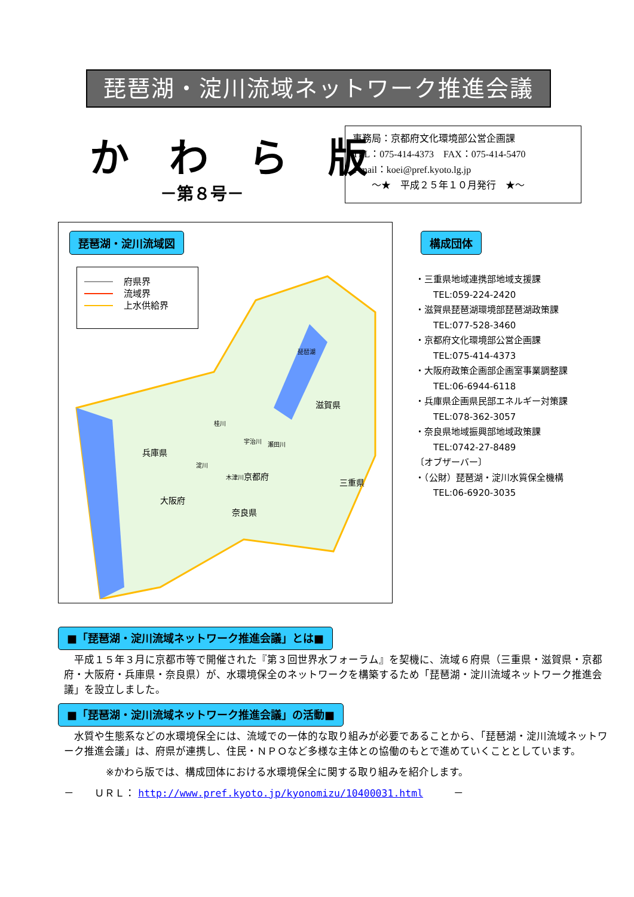琵琶湖・淀川流域ネットワーク推進会議
か わ ら 版
－第８号－
事務局：京都府文化環境部公営企画課
TEL：075-414-4373　FAX：075-414-5470
e-mail：koei@pref.kyoto.lg.jp
　　〜★　平成２５年１０月発行　★〜
琵琶湖・淀川流域図
府県界
流域界
上水供給界
兵庫県
滋賀県
京都府
大阪府
奈良県
三重県
琵琶湖
桂川
宇治川
瀬田川
淀川
木津川
構成団体
・三重県地域連携部地域支援課
　　TEL:059-224-2420
・滋賀県琵琶湖環境部琵琶湖政策課
　　TEL:077-528-3460
・京都府文化環境部公営企画課
　　TEL:075-414-4373
・大阪府政策企画部企画室事業調整課
　　TEL:06-6944-6118
・兵庫県企画県民部エネルギー対策課
　　TEL:078-362-3057
・奈良県地域振興部地域政策課
　　TEL:0742-27-8489
〔オブザーバー〕
・（公財）琵琶湖・淀川水質保全機構
　　TEL:06-6920-3035
■「琵琶湖・淀川流域ネットワーク推進会議」とは■
平成１５年３月に京都市等で開催された『第３回世界水フォーラム』を契機に、流域６府県（三重県・滋賀県・京都府・大阪府・兵庫県・奈良県）が、水環境保全のネットワークを構築するため「琵琶湖・淀川流域ネットワーク推進会議」を設立しました。
■「琵琶湖・淀川流域ネットワーク推進会議」の活動■
水質や生態系などの水環境保全には、流域での一体的な取り組みが必要であることから、「琵琶湖・淀川流域ネットワーク推進会議」は、府県が連携し、住民・ＮＰＯなど多様な主体との協働のもとで進めていくこととしています。
※かわら版では、構成団体における水環境保全に関する取り組みを紹介します。
－　　ＵＲＬ： http://www.pref.kyoto.jp/kyonomizu/10400031.html　　　－